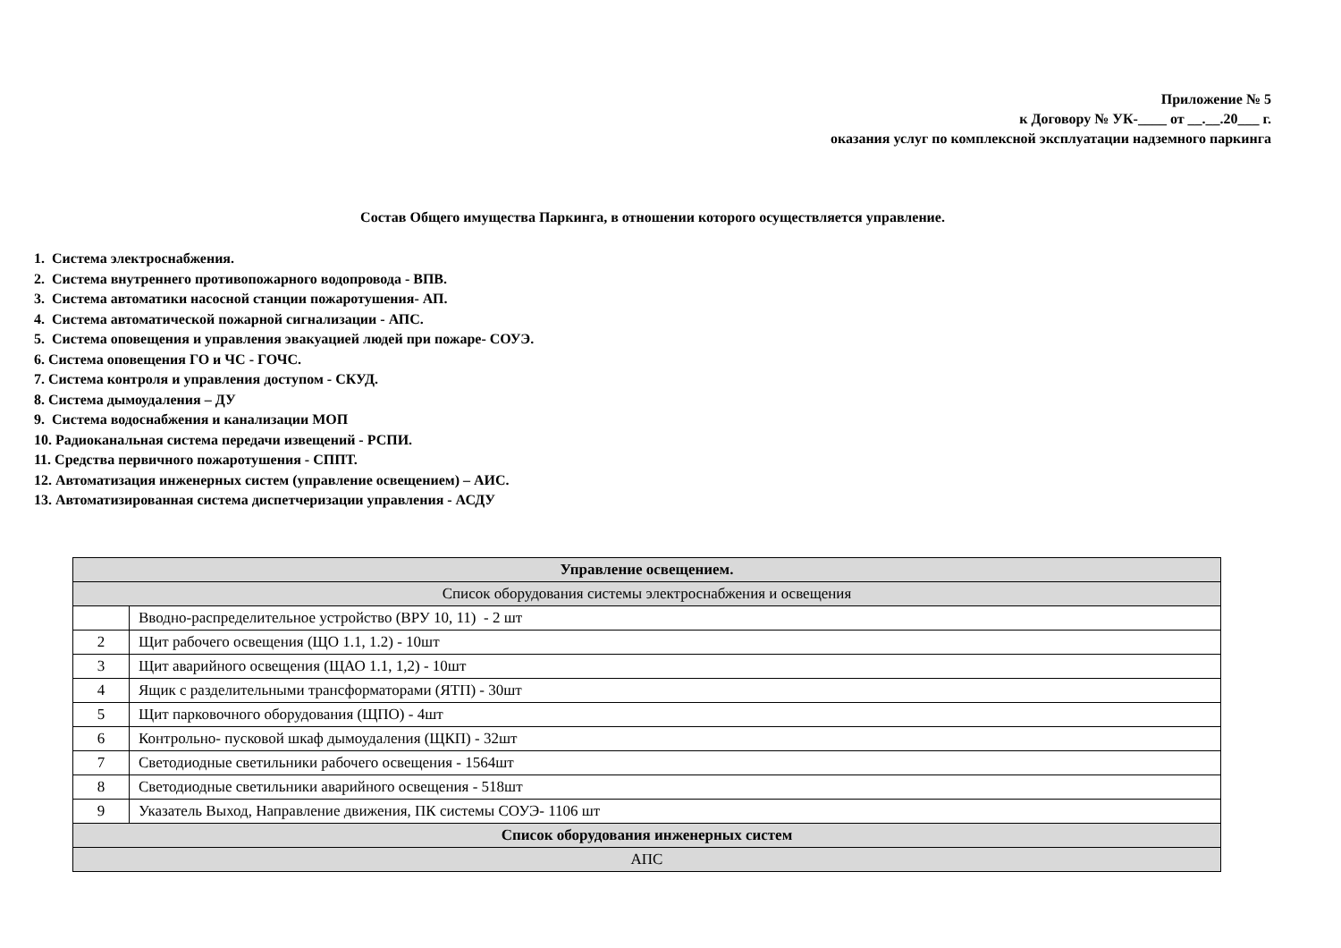Приложение № 5
к Договору № УК-____ от __.__.20___ г.
оказания услуг по комплексной эксплуатации надземного паркинга
Состав Общего имущества Паркинга, в отношении которого осуществляется управление.
1. Система электроснабжения.
2. Система внутреннего противопожарного водопровода - ВПВ.
3. Система автоматики насосной станции пожаротушения- АП.
4. Система автоматической пожарной сигнализации - АПС.
5. Система оповещения и управления эвакуацией людей при пожаре- СОУЭ.
6. Система оповещения ГО и ЧС - ГОЧС.
7. Система контроля и управления доступом - СКУД.
8. Система дымоудаления – ДУ
9. Система водоснабжения и канализации МОП
10. Радиоканальная система передачи извещений - РСПИ.
11. Средства первичного пожаротушения - СППТ.
12. Автоматизация инженерных систем (управление освещением) – АИС.
13. Автоматизированная система диспетчеризации управления - АСДУ
| Управление освещением. | |
| Список оборудования системы электроснабжения и освещения | |
| | Вводно-распределительное устройство (ВРУ 10, 11) - 2 шт |
| 2 | Щит рабочего освещения (ЩО 1.1, 1.2) - 10шт |
| 3 | Щит аварийного освещения (ЩАО 1.1, 1,2) - 10шт |
| 4 | Ящик с разделительными трансформаторами (ЯТП) - 30шт |
| 5 | Щит парковочного оборудования (ЩПО) - 4шт |
| 6 | Контрольно- пусковой шкаф дымоудаления (ЩКП) - 32шт |
| 7 | Светодиодные светильники рабочего освещения - 1564шт |
| 8 | Светодиодные светильники аварийного освещения - 518шт |
| 9 | Указатель Выход, Направление движения, ПК системы СОУЭ- 1106 шт |
| Список оборудования инженерных систем | |
| АПС | |